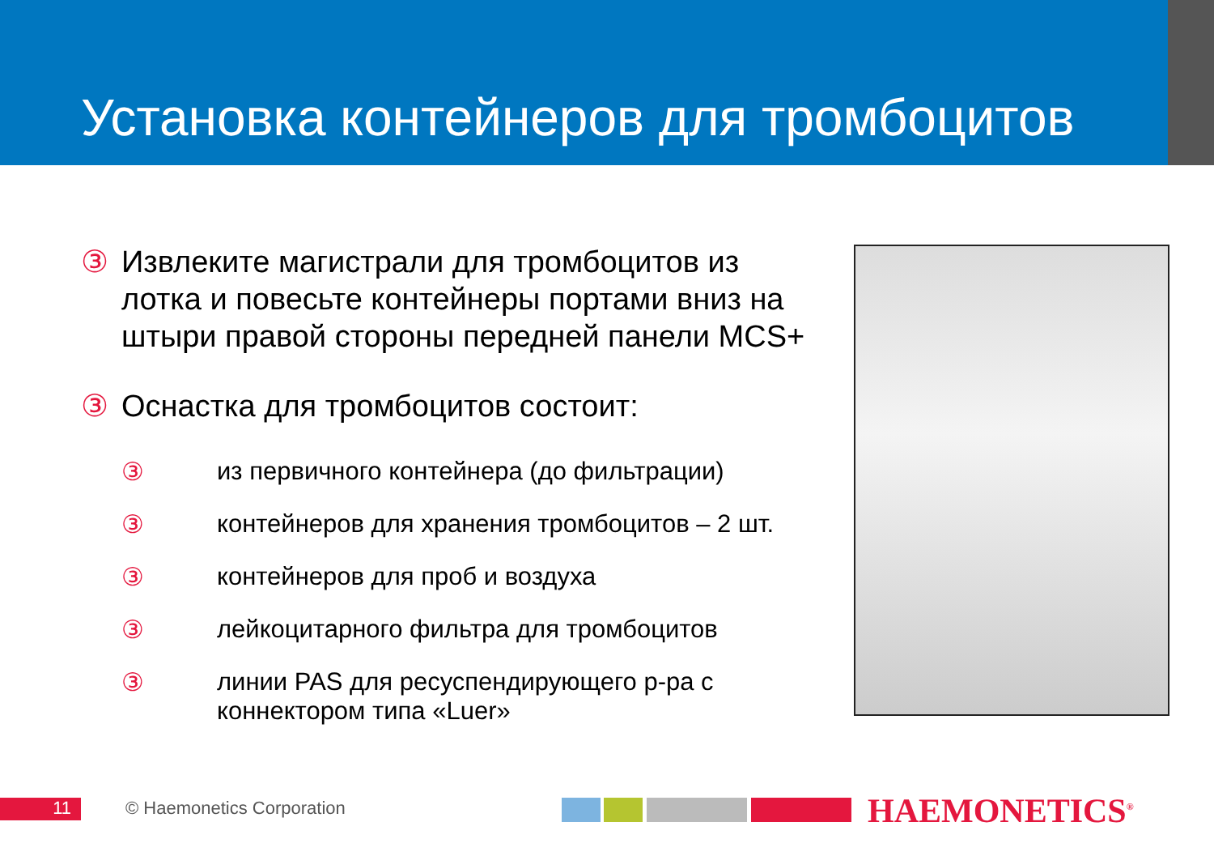Установка контейнеров для тромбоцитов
③ Извлеките магистрали для тромбоцитов из лотка и повесьте контейнеры портами вниз на штыри правой стороны передней панели MCS+
③ Оснастка для тромбоцитов состоит:
③ из первичного контейнера (до фильтрации)
③ контейнеров для хранения тромбоцитов – 2 шт.
③ контейнеров для проб и воздуха
③ лейкоцитарного фильтра для тромбоцитов
③ линии PAS для ресуспендирующего р-ра с коннектором типа «Luer»
11 © Haemonetics Corporation
HAEMONETICS<sup>®</sup>